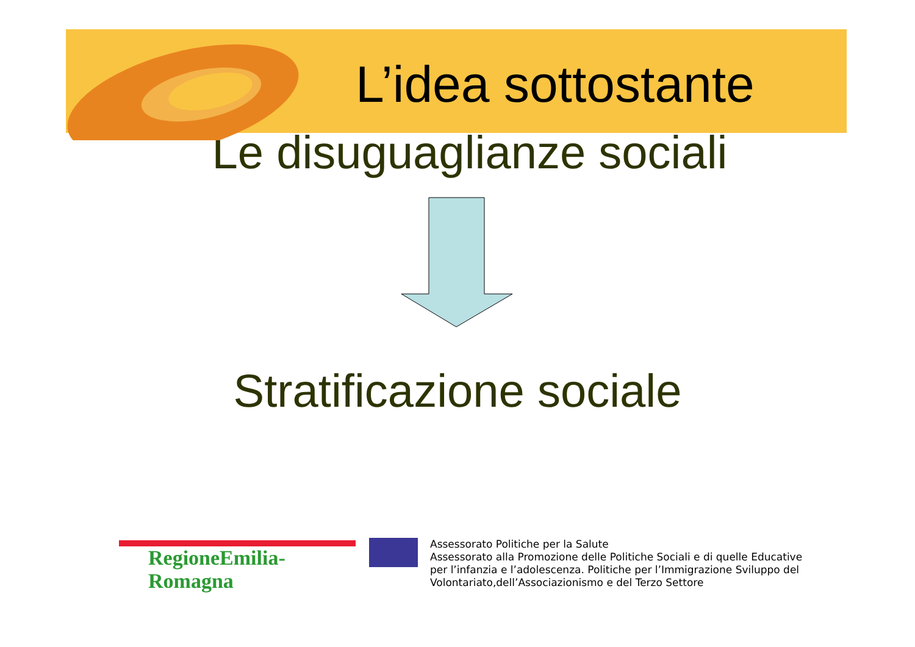L’idea sottostante
Le disuguaglianze sociali
Stratificazione sociale
RegioneEmilia-Romagna
Assessorato Politiche per la Salute
Assessorato alla Promozione delle Politiche Sociali e di quelle Educative
per l’infanzia e l’adolescenza. Politiche per l’Immigrazione Sviluppo del
Volontariato,dell’Associazionismo e del Terzo Settore